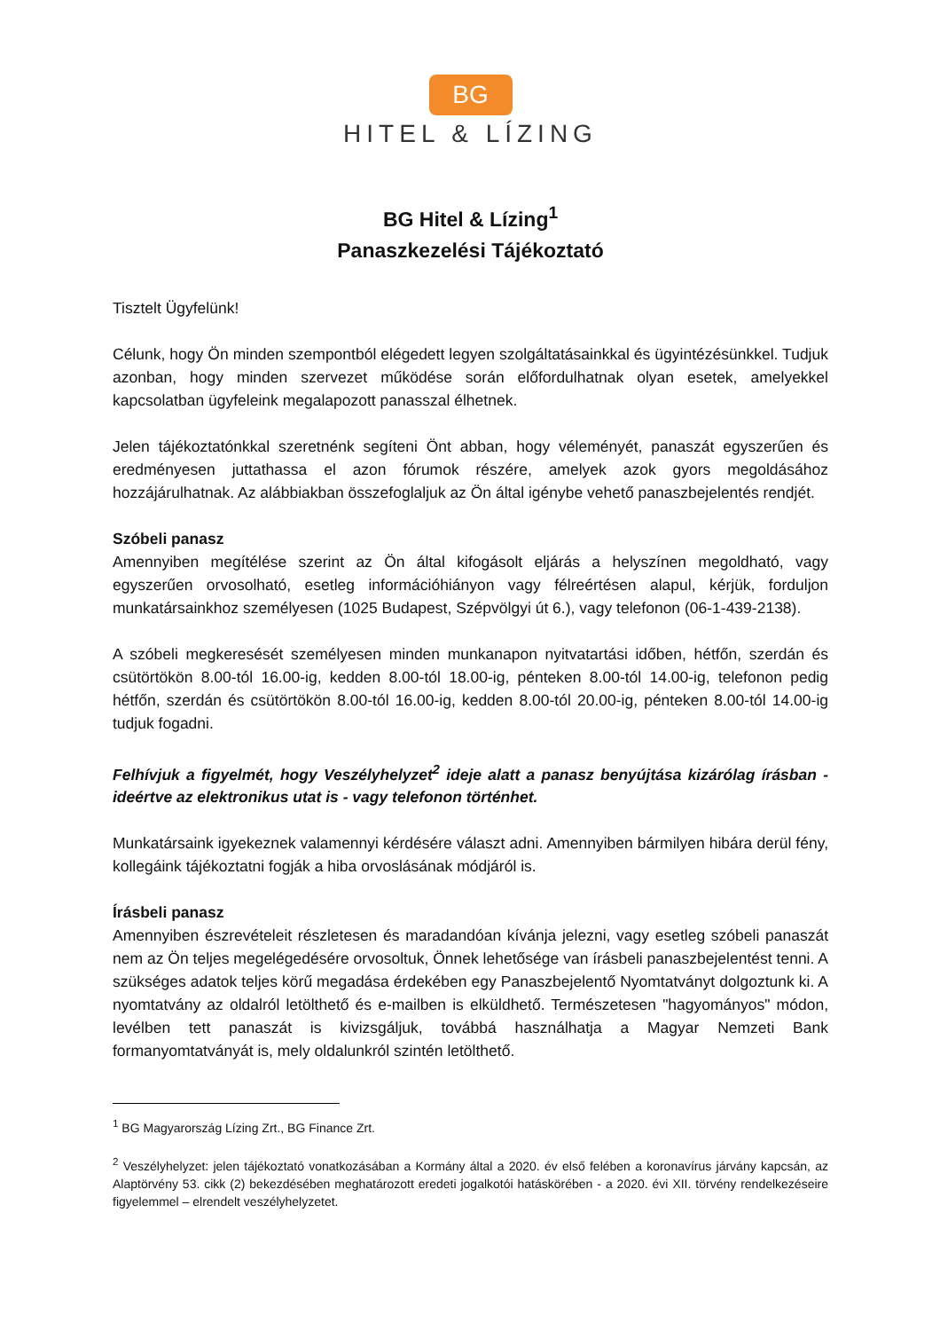BG
HITEL & LÍZING
BG Hitel & Lízing<sup>1</sup>
Panaszkezelési Tájékoztató
Tisztelt Ügyfelünk!
Célunk, hogy Ön minden szempontból elégedett legyen szolgáltatásainkkal és ügyintézésünkkel. Tudjuk azonban, hogy minden szervezet működése során előfordulhatnak olyan esetek, amelyekkel kapcsolatban ügyfeleink megalapozott panasszal élhetnek.
Jelen tájékoztatónkkal szeretnénk segíteni Önt abban, hogy véleményét, panaszát egyszerűen és eredményesen juttathassa el azon fórumok részére, amelyek azok gyors megoldásához hozzájárulhatnak. Az alábbiakban összefoglaljuk az Ön által igénybe vehető panaszbejelentés rendjét.
Szóbeli panasz
Amennyiben megítélése szerint az Ön által kifogásolt eljárás a helyszínen megoldható, vagy egyszerűen orvosolható, esetleg információhiányon vagy félreértésen alapul, kérjük, forduljon munkatársainkhoz személyesen (1025 Budapest, Szépvölgyi út 6.), vagy telefonon (06-1-439-2138).
A szóbeli megkeresését személyesen minden munkanapon nyitvatartási időben, hétfőn, szerdán és csütörtökön 8.00-tól 16.00-ig, kedden 8.00-tól 18.00-ig, pénteken 8.00-tól 14.00-ig, telefonon pedig hétfőn, szerdán és csütörtökön 8.00-tól 16.00-ig, kedden 8.00-tól 20.00-ig, pénteken 8.00-tól 14.00-ig tudjuk fogadni.
Felhívjuk a figyelmét, hogy Veszélyhelyzet<sup>2</sup> ideje alatt a panasz benyújtása kizárólag írásban - ideértve az elektronikus utat is - vagy telefonon történhet.
Munkatársaink igyekeznek valamennyi kérdésére választ adni. Amennyiben bármilyen hibára derül fény, kollegáink tájékoztatni fogják a hiba orvoslásának módjáról is.
Írásbeli panasz
Amennyiben észrevételeit részletesen és maradandóan kívánja jelezni, vagy esetleg szóbeli panaszát nem az Ön teljes megelégedésére orvosoltuk, Önnek lehetősége van írásbeli panaszbejelentést tenni. A szükséges adatok teljes körű megadása érdekében egy Panaszbejelentő Nyomtatványt dolgoztunk ki. A nyomtatvány az oldalról letölthető és e-mailben is elküldhető. Természetesen "hagyományos" módon, levélben tett panaszát is kivizsgáljuk, továbbá használhatja a Magyar Nemzeti Bank formanyomtatványát is, mely oldalunkról szintén letölthető.
<sup>1</sup> BG Magyarország Lízing Zrt., BG Finance Zrt.
<sup>2</sup> Veszélyhelyzet: jelen tájékoztató vonatkozásában a Kormány által a 2020. év első felében a koronavírus járvány kapcsán, az Alaptörvény 53. cikk (2) bekezdésében meghatározott eredeti jogalkotói hatáskörében - a 2020. évi XII. törvény rendelkezéseire figyelemmel – elrendelt veszélyhelyzetet.